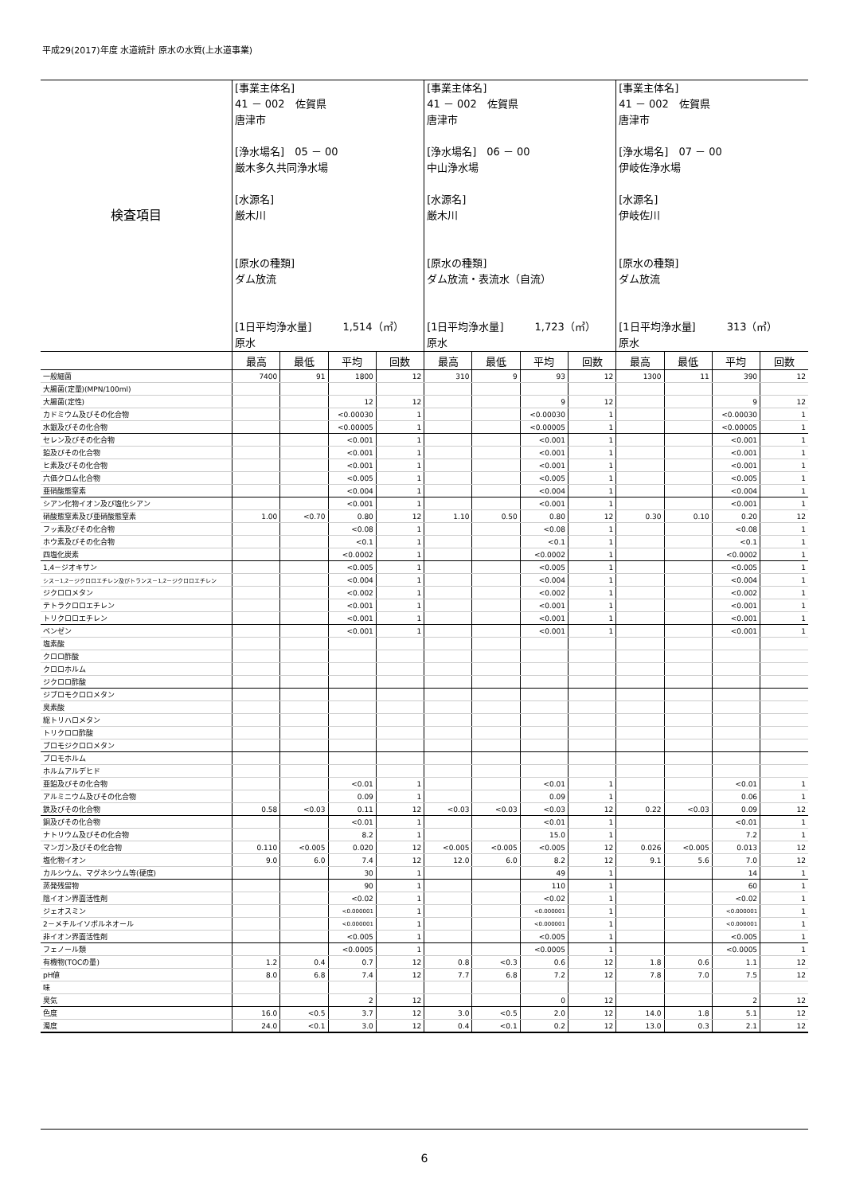平成29(2017)年度 水道統計 原水の水質(上水道事業)
| 検査項目 | [事業主体名] 41 － 002 佐賀県 唐津市 [浄水場名] 05 － 00 厳木多久共同浄水場 [水源名] 厳木川 [原水の種類] ダム放流 [1日平均浄水量] 1,514（㎥） 原水 | | | | [事業主体名] 41 － 002 佐賀県 唐津市 [浄水場名] 06 － 00 中山浄水場 [水源名] 厳木川 [原水の種類] ダム放流・表流水（自流） [1日平均浄水量] 1,723（㎥） 原水 | | | | [事業主体名] 41 － 002 佐賀県 唐津市 [浄水場名] 07 － 00 伊岐佐浄水場 [水源名] 伊岐佐川 [原水の種類] ダム放流 [1日平均浄水量] 313（㎥） 原水 | | | |
| | 最高 | 最低 | 平均 | 回数 | 最高 | 最低 | 平均 | 回数 | 最高 | 最低 | 平均 | 回数 |
| 一般細菌 | 7400 | 91 | 1800 | 12 | 310 | 9 | 93 | 12 | 1300 | 11 | 390 | 12 |
| 大腸菌(定量)(MPN/100ml) | | | | | | | | | | | | |
| 大腸菌(定性) | | | 12 | 12 | | | 9 | 12 | | | 9 | 12 |
| カドミウム及びその化合物 | | | <0.00030 | 1 | | | <0.00030 | 1 | | | <0.00030 | 1 |
| 水銀及びその化合物 | | | <0.00005 | 1 | | | <0.00005 | 1 | | | <0.00005 | 1 |
| セレン及びその化合物 | | | <0.001 | 1 | | | <0.001 | 1 | | | <0.001 | 1 |
| 鉛及びその化合物 | | | <0.001 | 1 | | | <0.001 | 1 | | | <0.001 | 1 |
| ヒ素及びその化合物 | | | <0.001 | 1 | | | <0.001 | 1 | | | <0.001 | 1 |
| 六価クロム化合物 | | | <0.005 | 1 | | | <0.005 | 1 | | | <0.005 | 1 |
| 亜硝酸態窒素 | | | <0.004 | 1 | | | <0.004 | 1 | | | <0.004 | 1 |
| シアン化物イオン及び塩化シアン | | | <0.001 | 1 | | | <0.001 | 1 | | | <0.001 | 1 |
| 硝酸態窒素及び亜硝酸態窒素 | 1.00 | <0.70 | 0.80 | 12 | 1.10 | 0.50 | 0.80 | 12 | 0.30 | 0.10 | 0.20 | 12 |
| フッ素及びその化合物 | | | <0.08 | 1 | | | <0.08 | 1 | | | <0.08 | 1 |
| ホウ素及びその化合物 | | | <0.1 | 1 | | | <0.1 | 1 | | | <0.1 | 1 |
| 四塩化炭素 | | | <0.0002 | 1 | | | <0.0002 | 1 | | | <0.0002 | 1 |
| 1,4－ジオキサン | | | <0.005 | 1 | | | <0.005 | 1 | | | <0.005 | 1 |
| シス－1,2－ジクロロエチレン及びトランス－1,2－ジクロロエチレン | | | <0.004 | 1 | | | <0.004 | 1 | | | <0.004 | 1 |
| ジクロロメタン | | | <0.002 | 1 | | | <0.002 | 1 | | | <0.002 | 1 |
| テトラクロロエチレン | | | <0.001 | 1 | | | <0.001 | 1 | | | <0.001 | 1 |
| トリクロロエチレン | | | <0.001 | 1 | | | <0.001 | 1 | | | <0.001 | 1 |
| ベンゼン | | | <0.001 | 1 | | | <0.001 | 1 | | | <0.001 | 1 |
| 塩素酸 | | | | | | | | | | | | |
| クロロ酢酸 | | | | | | | | | | | | |
| クロロホルム | | | | | | | | | | | | |
| ジクロロ酢酸 | | | | | | | | | | | | |
| ジブロモクロロメタン | | | | | | | | | | | | |
| 臭素酸 | | | | | | | | | | | | |
| 総トリハロメタン | | | | | | | | | | | | |
| トリクロロ酢酸 | | | | | | | | | | | | |
| ブロモジクロロメタン | | | | | | | | | | | | |
| ブロモホルム | | | | | | | | | | | | |
| ホルムアルデヒド | | | | | | | | | | | | |
| 亜鉛及びその化合物 | | | <0.01 | 1 | | | <0.01 | 1 | | | <0.01 | 1 |
| アルミニウム及びその化合物 | | | 0.09 | 1 | | | 0.09 | 1 | | | 0.06 | 1 |
| 鉄及びその化合物 | 0.58 | <0.03 | 0.11 | 12 | <0.03 | <0.03 | <0.03 | 12 | 0.22 | <0.03 | 0.09 | 12 |
| 銅及びその化合物 | | | <0.01 | 1 | | | <0.01 | 1 | | | <0.01 | 1 |
| ナトリウム及びその化合物 | | | 8.2 | 1 | | | 15.0 | 1 | | | 7.2 | 1 |
| マンガン及びその化合物 | 0.110 | <0.005 | 0.020 | 12 | <0.005 | <0.005 | <0.005 | 12 | 0.026 | <0.005 | 0.013 | 12 |
| 塩化物イオン | 9.0 | 6.0 | 7.4 | 12 | 12.0 | 6.0 | 8.2 | 12 | 9.1 | 5.6 | 7.0 | 12 |
| カルシウム、マグネシウム等(硬度) | | | 30 | 1 | | | 49 | 1 | | | 14 | 1 |
| 蒸発残留物 | | | 90 | 1 | | | 110 | 1 | | | 60 | 1 |
| 陰イオン界面活性剤 | | | <0.02 | 1 | | | <0.02 | 1 | | | <0.02 | 1 |
| ジェオスミン | | | <0.000001 | 1 | | | <0.000001 | 1 | | | <0.000001 | 1 |
| 2－メチルイソボルネオール | | | <0.000001 | 1 | | | <0.000001 | 1 | | | <0.000001 | 1 |
| 非イオン界面活性剤 | | | <0.005 | 1 | | | <0.005 | 1 | | | <0.005 | 1 |
| フェノール類 | | | <0.0005 | 1 | | | <0.0005 | 1 | | | <0.0005 | 1 |
| 有機物(TOCの量) | 1.2 | 0.4 | 0.7 | 12 | 0.8 | <0.3 | 0.6 | 12 | 1.8 | 0.6 | 1.1 | 12 |
| pH値 | 8.0 | 6.8 | 7.4 | 12 | 7.7 | 6.8 | 7.2 | 12 | 7.8 | 7.0 | 7.5 | 12 |
| 味 | | | | | | | | | | | | |
| 臭気 | | | 2 | 12 | | | 0 | 12 | | | 2 | 12 |
| 色度 | 16.0 | <0.5 | 3.7 | 12 | 3.0 | <0.5 | 2.0 | 12 | 14.0 | 1.8 | 5.1 | 12 |
| 濁度 | 24.0 | <0.1 | 3.0 | 12 | 0.4 | <0.1 | 0.2 | 12 | 13.0 | 0.3 | 2.1 | 12 |
6